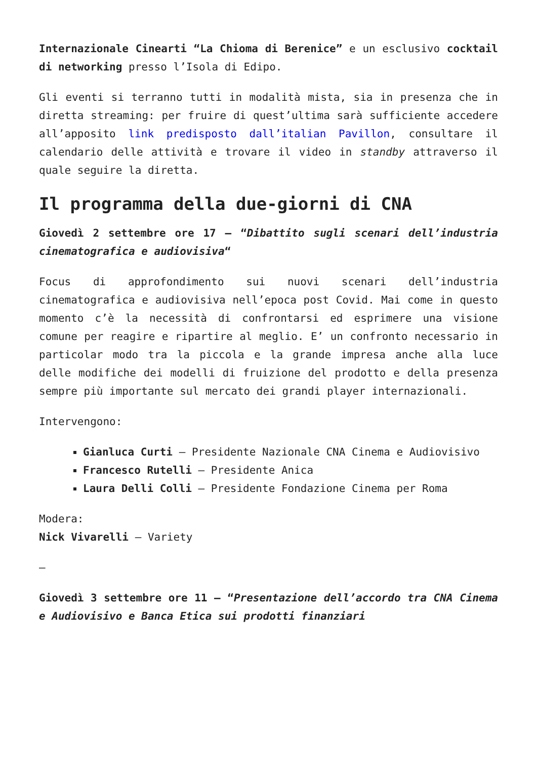Internazionale Cinearti “La Chioma di Berenice” e un esclusivo cocktail di networking presso l’Isola di Edipo.
Gli eventi si terranno tutti in modalità mista, sia in presenza che in diretta streaming: per fruire di quest’ultima sarà sufficiente accedere all’apposito link predisposto dall’italian Pavillon, consultare il calendario delle attività e trovare il video in standby attraverso il quale seguire la diretta.
Il programma della due-giorni di CNA
Giovedì 2 settembre ore 17 – “Dibattito sugli scenari dell’industria cinematografica e audiovisiva“
Focus di approfondimento sui nuovi scenari dell’industria cinematografica e audiovisiva nell’epoca post Covid. Mai come in questo momento c’è la necessità di confrontarsi ed esprimere una visione comune per reagire e ripartire al meglio. E’ un confronto necessario in particolar modo tra la piccola e la grande impresa anche alla luce delle modifiche dei modelli di fruizione del prodotto e della presenza sempre più importante sul mercato dei grandi player internazionali.
Intervengono:
Gianluca Curti – Presidente Nazionale CNA Cinema e Audiovisivo
Francesco Rutelli – Presidente Anica
Laura Delli Colli – Presidente Fondazione Cinema per Roma
Modera:
Nick Vivarelli – Variety
–
Giovedì 3 settembre ore 11 – “Presentazione dell’accordo tra CNA Cinema e Audiovisivo e Banca Etica sui prodotti finanziari